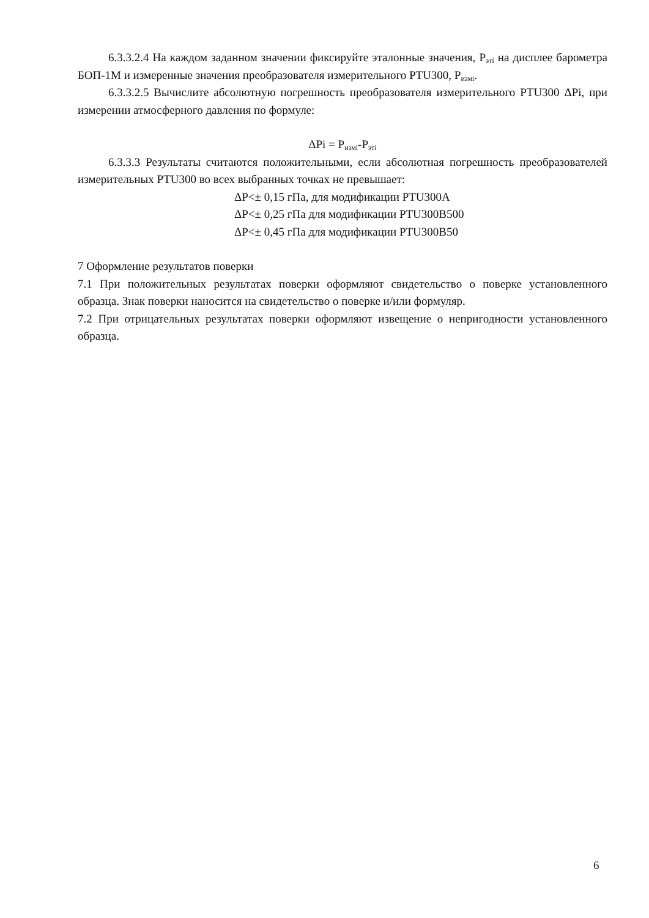6.3.3.2.4 На каждом заданном значении фиксируйте эталонные значения, Р<sub>этi</sub> на дисплее барометра БОП-1М и измеренные значения преобразователя измерительного PTU300, Р<sub>измi</sub>.
6.3.3.2.5 Вычислите абсолютную погрешность преобразователя измерительного PTU300 ΔPi, при измерении атмосферного давления по формуле:
ΔPi = Р<sub>измi</sub>-Р<sub>этi</sub>
6.3.3.3 Результаты считаются положительными, если абсолютная погрешность преобразователей измерительных PTU300 во всех выбранных точках не превышает:
ΔР<± 0,15 гПа, для модификации PTU300А
ΔР<± 0,25 гПа для модификации PTU300В500
ΔР<± 0,45 гПа для модификации PTU300В50
7 Оформление результатов поверки
7.1 При положительных результатах поверки оформляют свидетельство о поверке установленного образца. Знак поверки наносится на свидетельство о поверке и/или формуляр.
7.2 При отрицательных результатах поверки оформляют извещение о непригодности установленного образца.
6